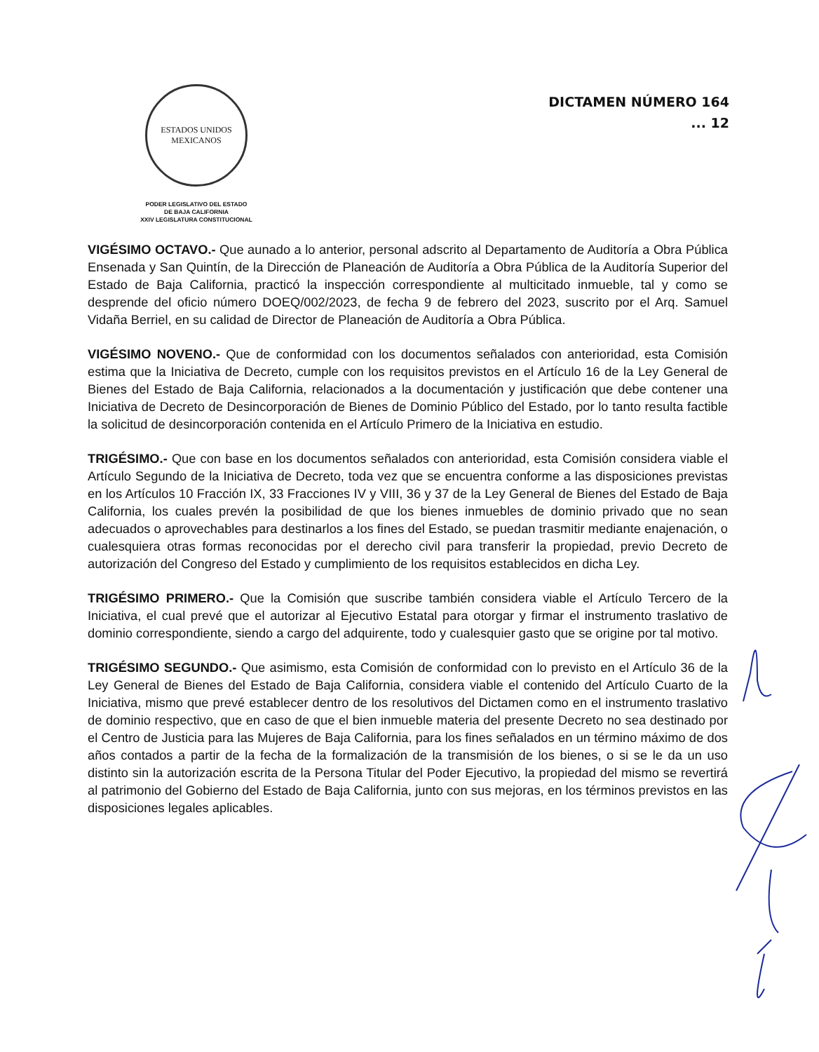ESTADOS UNIDOS MEXICANOS
PODER LEGISLATIVO DEL ESTADO
DE BAJA CALIFORNIA
XXIV LEGISLATURA CONSTITUCIONAL
DICTAMEN NÚMERO 164
... 12
VIGÉSIMO OCTAVO.- Que aunado a lo anterior, personal adscrito al Departamento de Auditoría a Obra Pública Ensenada y San Quintín, de la Dirección de Planeación de Auditoría a Obra Pública de la Auditoría Superior del Estado de Baja California, practicó la inspección correspondiente al multicitado inmueble, tal y como se desprende del oficio número DOEQ/002/2023, de fecha 9 de febrero del 2023, suscrito por el Arq. Samuel Vidaña Berriel, en su calidad de Director de Planeación de Auditoría a Obra Pública.
VIGÉSIMO NOVENO.- Que de conformidad con los documentos señalados con anterioridad, esta Comisión estima que la Iniciativa de Decreto, cumple con los requisitos previstos en el Artículo 16 de la Ley General de Bienes del Estado de Baja California, relacionados a la documentación y justificación que debe contener una Iniciativa de Decreto de Desincorporación de Bienes de Dominio Público del Estado, por lo tanto resulta factible la solicitud de desincorporación contenida en el Artículo Primero de la Iniciativa en estudio.
TRIGÉSIMO.- Que con base en los documentos señalados con anterioridad, esta Comisión considera viable el Artículo Segundo de la Iniciativa de Decreto, toda vez que se encuentra conforme a las disposiciones previstas en los Artículos 10 Fracción IX, 33 Fracciones IV y VIII, 36 y 37 de la Ley General de Bienes del Estado de Baja California, los cuales prevén la posibilidad de que los bienes inmuebles de dominio privado que no sean adecuados o aprovechables para destinarlos a los fines del Estado, se puedan trasmitir mediante enajenación, o cualesquiera otras formas reconocidas por el derecho civil para transferir la propiedad, previo Decreto de autorización del Congreso del Estado y cumplimiento de los requisitos establecidos en dicha Ley.
TRIGÉSIMO PRIMERO.- Que la Comisión que suscribe también considera viable el Artículo Tercero de la Iniciativa, el cual prevé que el autorizar al Ejecutivo Estatal para otorgar y firmar el instrumento traslativo de dominio correspondiente, siendo a cargo del adquirente, todo y cualesquier gasto que se origine por tal motivo.
TRIGÉSIMO SEGUNDO.- Que asimismo, esta Comisión de conformidad con lo previsto en el Artículo 36 de la Ley General de Bienes del Estado de Baja California, considera viable el contenido del Artículo Cuarto de la Iniciativa, mismo que prevé establecer dentro de los resolutivos del Dictamen como en el instrumento traslativo de dominio respectivo, que en caso de que el bien inmueble materia del presente Decreto no sea destinado por el Centro de Justicia para las Mujeres de Baja California, para los fines señalados en un término máximo de dos años contados a partir de la fecha de la formalización de la transmisión de los bienes, o si se le da un uso distinto sin la autorización escrita de la Persona Titular del Poder Ejecutivo, la propiedad del mismo se revertirá al patrimonio del Gobierno del Estado de Baja California, junto con sus mejoras, en los términos previstos en las disposiciones legales aplicables.